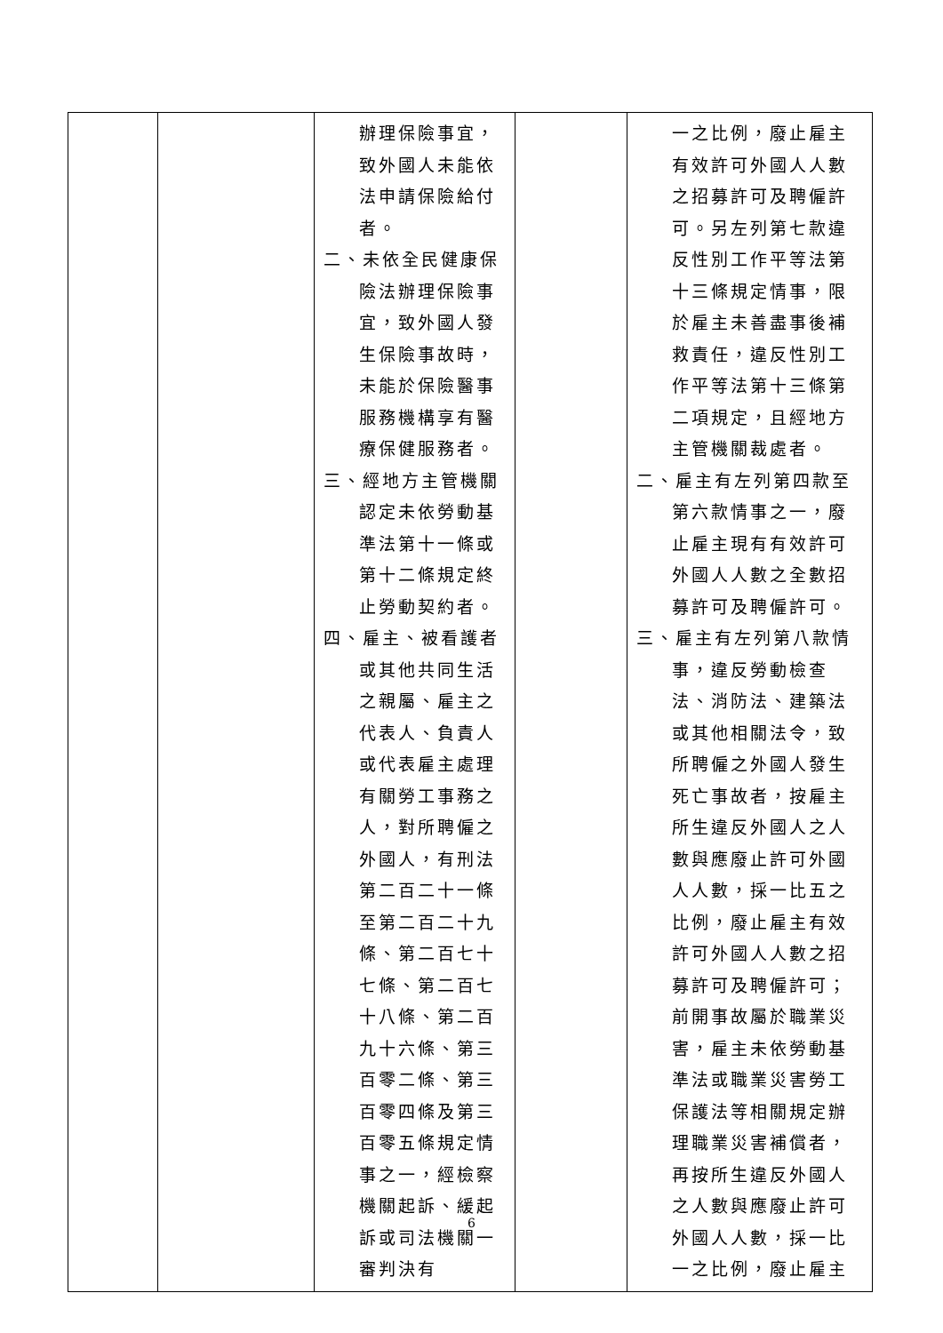| | | 辦理保險事宜，致外國人未能依法申請保險給付者。 二、未依全民健康保險法辦理保險事宜，致外國人發生保險事故時，未能於保險醫事服務機構享有醫療保健服務者。 三、經地方主管機關認定未依勞動基準法第十一條或第十二條規定終止勞動契約者。 四、雇主、被看護者或其他共同生活之親屬、雇主之代表人、負責人或代表雇主處理有關勞工事務之人，對所聘僱之外國人，有刑法第二百二十一條至第二百二十九條、第二百七十七條、第二百七十八條、第二百九十六條、第三百零二條、第三百零四條及第三百零五條規定情事之一，經檢察機關起訴、緩起訴或司法機關一審判決有 | | 一之比例，廢止雇主有效許可外國人人數之招募許可及聘僱許可。另左列第七款違反性別工作平等法第十三條規定情事，限於雇主未善盡事後補救責任，違反性別工作平等法第十三條第二項規定，且經地方主管機關裁處者。 二、雇主有左列第四款至第六款情事之一，廢止雇主現有有效許可外國人人數之全數招募許可及聘僱許可。 三、雇主有左列第八款情事，違反勞動檢查法、消防法、建築法或其他相關法令，致所聘僱之外國人發生死亡事故者，按雇主所生違反外國人之人數與應廢止許可外國人人數，採一比五之比例，廢止雇主有效許可外國人人數之招募許可及聘僱許可；前開事故屬於職業災害，雇主未依勞動基準法或職業災害勞工保護法等相關規定辦理職業災害補償者，再按所生違反外國人之人數與應廢止許可外國人人數，採一比一之比例，廢止雇主 |
6